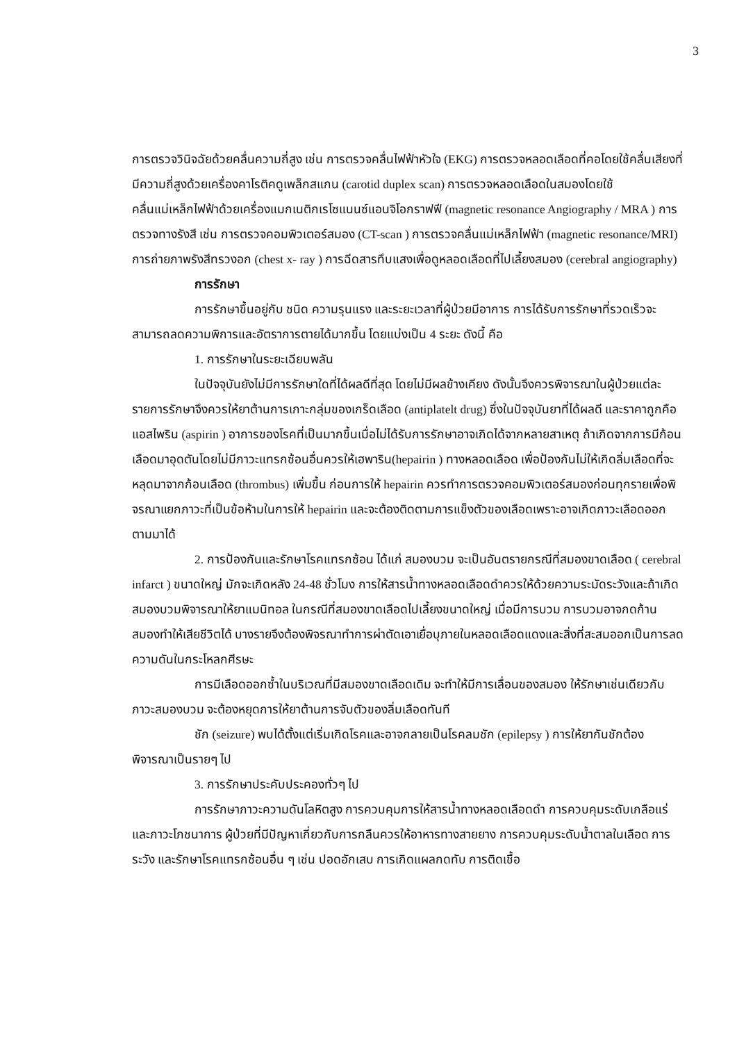3
การตรวจวินิจฉัยด้วยคลื่นความถี่สูง เช่น การตรวจคลื่นไฟฟ้าหัวใจ (EKG) การตรวจหลอดเลือดที่คอโดยใช้คลื่นเสียงที่มีความถี่สูงด้วยเครื่องคาโรติคดูเพล็กสแกน (carotid duplex scan) การตรวจหลอดเลือดในสมองโดยใช้คลื่นแม่เหล็กไฟฟ้าด้วยเครื่องแมกเนติกเรโซแนนซ์แอนจิโอกราฟฟี (magnetic resonance Angiography / MRA ) การตรวจทางรังสี เช่น การตรวจคอมพิวเตอร์สมอง (CT-scan ) การตรวจคลื่นแม่เหล็กไฟฟ้า (magnetic resonance/MRI) การถ่ายภาพรังสีทรวงอก (chest x- ray ) การฉีดสารทึบแสงเพื่อดูหลอดเลือดที่ไปเลี้ยงสมอง (cerebral angiography)
การรักษา
การรักษาขึ้นอยู่กับ ชนิด ความรุนแรง และระยะเวลาที่ผู้ป่วยมีอาการ การได้รับการรักษาที่รวดเร็วจะสามารถลดความพิการและอัตราการตายได้มากขึ้น โดยแบ่งเป็น 4 ระยะ ดังนี้ คือ
1. การรักษาในระยะเฉียบพลัน
ในปัจจุบันยังไม่มีการรักษาใดที่ได้ผลดีที่สุด โดยไม่มีผลข้างเคียง ดังนั้นจึงควรพิจารณาในผู้ป่วยแต่ละรายการรักษาจึงควรให้ยาต้านการเกาะกลุ่มของเกร็ดเลือด (antiplatelt drug) ซึ่งในปัจจุบันยาที่ได้ผลดี และราคาถูกคือ แอสไพริน (aspirin ) อาการของโรคที่เป็นมากขึ้นเมื่อไม่ได้รับการรักษาอาจเกิดได้จากหลายสาเหตุ ถ้าเกิดจากการมีก้อนเลือดมาอุดตันโดยไม่มีภาวะแทรกซ้อนอื่นควรให้เฮพาริน(hepairin ) ทางหลอดเลือด เพื่อป้องกันไม่ให้เกิดลิ่มเลือดที่จะหลุดมาจากก้อนเลือด (thrombus) เพิ่มขึ้น ก่อนการให้ hepairin ควรทำการตรวจคอมพิวเตอร์สมองก่อนทุกรายเพื่อพิจรณาแยกภาวะที่เป็นข้อห้ามในการให้ hepairin และจะต้องติดตามการแข็งตัวของเลือดเพราะอาจเกิดภาวะเลือดออกตามมาได้
2. การป้องกันและรักษาโรคแทรกซ้อน ได้แก่ สมองบวม จะเป็นอันตรายกรณีที่สมองขาดเลือด ( cerebral infarct ) ขนาดใหญ่ มักจะเกิดหลัง 24-48 ชั่วโมง การให้สารน้ำทางหลอดเลือดดำควรให้ด้วยความระมัดระวังและถ้าเกิดสมองบวมพิจารณาให้ยาแมนิทอล ในกรณีที่สมองขาดเลือดไปเลี้ยงขนาดใหญ่ เมื่อมีการบวม การบวมอาจกดก้านสมองทำให้เสียชีวิตได้ บางรายจึงต้องพิจรณาทำการผ่าตัดเอาเยื่อบุภายในหลอดเลือดแดงและสิ่งที่สะสมออกเป็นการลดความดันในกระโหลกศีรษะ
การมีเลือดออกซ้ำในบริเวณที่มีสมองขาดเลือดเดิม จะทำให้มีการเลื่อนของสมอง ให้รักษาเช่นเดียวกับภาวะสมองบวม จะต้องหยุดการให้ยาต้านการจับตัวของลิ่มเลือดทันที
ชัก (seizure) พบได้ตั้งแต่เริ่มเกิดโรคและอาจกลายเป็นโรคลมชัก (epilepsy ) การให้ยากันชักต้องพิจารณาเป็นรายๆ ไป
3. การรักษาประคับประคองทั่วๆ ไป
การรักษาภาวะความดันโลหิตสูง การควบคุมการให้สารน้ำทางหลอดเลือดดำ การควบคุมระดับเกลือแร่ และภาวะโภชนาการ ผู้ป่วยที่มีปัญหาเกี่ยวกับการกลืนควรให้อาหารทางสายยาง การควบคุมระดับน้ำตาลในเลือด การระวัง และรักษาโรคแทรกซ้อนอื่น ๆ เช่น ปอดอักเสบ การเกิดแผลกดทับ การติดเชื้อ